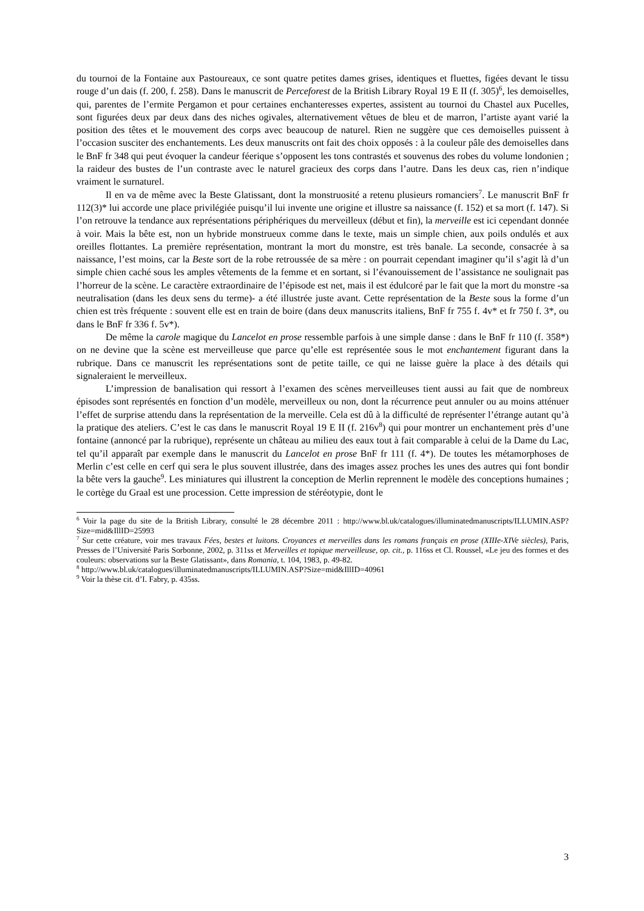du tournoi de la Fontaine aux Pastoureaux, ce sont quatre petites dames grises, identiques et fluettes, figées devant le tissu rouge d’un dais (f. 200, f. 258). Dans le manuscrit de Perceforest de la British Library Royal 19 E II (f. 305)<sup>6</sup>, les demoiselles, qui, parentes de l’ermite Pergamon et pour certaines enchanteresses expertes, assistent au tournoi du Chastel aux Pucelles, sont figurées deux par deux dans des niches ogivales, alternativement vêtues de bleu et de marron, l’artiste ayant varié la position des têtes et le mouvement des corps avec beaucoup de naturel. Rien ne suggère que ces demoiselles puissent à l’occasion susciter des enchantements. Les deux manuscrits ont fait des choix opposés : à la couleur pâle des demoiselles dans le BnF fr 348 qui peut évoquer la candeur féerique s’opposent les tons contrastés et souvenus des robes du volume londonien ; la raideur des bustes de l’un contraste avec le naturel gracieux des corps dans l’autre. Dans les deux cas, rien n’indique vraiment le surnaturel.
Il en va de même avec la Beste Glatissant, dont la monstruosité a retenu plusieurs romanciers<sup>7</sup>. Le manuscrit BnF fr 112(3)* lui accorde une place privilégiée puisqu’il lui invente une origine et illustre sa naissance (f. 152) et sa mort (f. 147). Si l’on retrouve la tendance aux représentations périphériques du merveilleux (début et fin), la merveille est ici cependant donnée à voir. Mais la bête est, non un hybride monstrueux comme dans le texte, mais un simple chien, aux poils ondulés et aux oreilles flottantes. La première représentation, montrant la mort du monstre, est très banale. La seconde, consacrée à sa naissance, l’est moins, car la Beste sort de la robe retroussée de sa mère : on pourrait cependant imaginer qu’il s’agit là d’un simple chien caché sous les amples vêtements de la femme et en sortant, si l’évanouissement de l’assistance ne soulignait pas l’horreur de la scène. Le caractère extraordinaire de l’épisode est net, mais il est édulcoré par le fait que la mort du monstre -sa neutralisation (dans les deux sens du terme)- a été illustrée juste avant. Cette représentation de la Beste sous la forme d’un chien est très fréquente : souvent elle est en train de boire (dans deux manuscrits italiens, BnF fr 755 f. 4v* et fr 750 f. 3*, ou dans le BnF fr 336 f. 5v*).
De même la carole magique du Lancelot en prose ressemble parfois à une simple danse : dans le BnF fr 110 (f. 358*) on ne devine que la scène est merveilleuse que parce qu’elle est représentée sous le mot enchantement figurant dans la rubrique. Dans ce manuscrit les représentations sont de petite taille, ce qui ne laisse guère la place à des détails qui signaleraient le merveilleux.
L’impression de banalisation qui ressort à l’examen des scènes merveilleuses tient aussi au fait que de nombreux épisodes sont représentés en fonction d’un modèle, merveilleux ou non, dont la récurrence peut annuler ou au moins atténuer l’effet de surprise attendu dans la représentation de la merveille. Cela est dû à la difficulté de représenter l’étrange autant qu’à la pratique des ateliers. C’est le cas dans le manuscrit Royal 19 E II (f. 216v<sup>8</sup>) qui pour montrer un enchantement près d’une fontaine (annoncé par la rubrique), représente un château au milieu des eaux tout à fait comparable à celui de la Dame du Lac, tel qu’il apparaît par exemple dans le manuscrit du Lancelot en prose BnF fr 111 (f. 4*). De toutes les métamorphoses de Merlin c’est celle en cerf qui sera le plus souvent illustrée, dans des images assez proches les unes des autres qui font bondir la bête vers la gauche<sup>9</sup>. Les miniatures qui illustrent la conception de Merlin reprennent le modèle des conceptions humaines ; le cortège du Graal est une procession. Cette impression de stéréotypie, dont le
<sup>6</sup> Voir la page du site de la British Library, consulté le 28 décembre 2011 : http://www.bl.uk/catalogues/illuminatedmanuscripts/ILLUMIN.ASP?Size=mid&IllID=25993
<sup>7</sup> Sur cette créature, voir mes travaux Fées, bestes et luitons. Croyances et merveilles dans les romans français en prose (XIIIe-XIVe siècles), Paris, Presses de l’Université Paris Sorbonne, 2002, p. 311ss et Merveilles et topique merveilleuse, op. cit., p. 116ss et Cl. Roussel, «Le jeu des formes et des couleurs: observations sur la Beste Glatissant», dans Romania, t. 104, 1983, p. 49-82.
<sup>8</sup> http://www.bl.uk/catalogues/illuminatedmanuscripts/ILLUMIN.ASP?Size=mid&IllID=40961
<sup>9</sup> Voir la thèse cit. d’I. Fabry, p. 435ss.
3